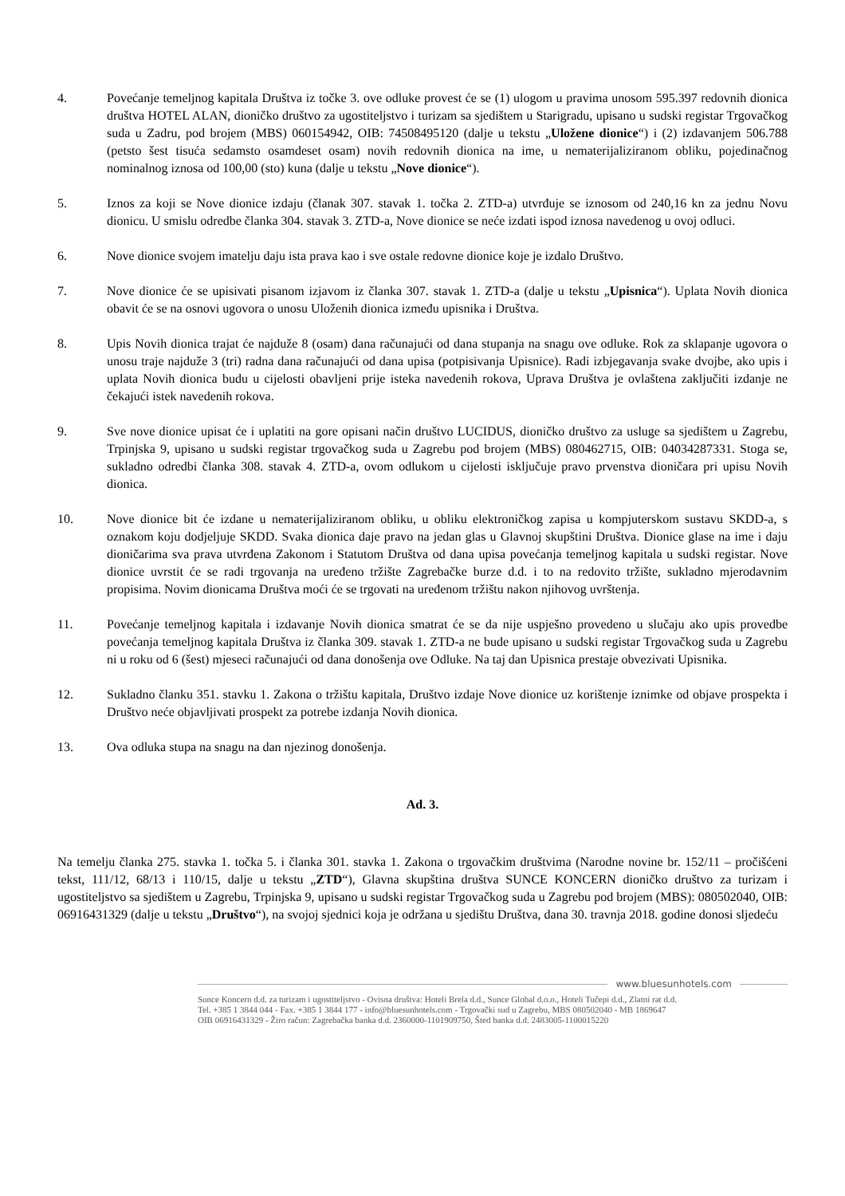4. Povećanje temeljnog kapitala Društva iz točke 3. ove odluke provest će se (1) ulogom u pravima unosom 595.397 redovnih dionica društva HOTEL ALAN, dioničko društvo za ugostiteljstvo i turizam sa sjedištem u Starigradu, upisano u sudski registar Trgovačkog suda u Zadru, pod brojem (MBS) 060154942, OIB: 74508495120 (dalje u tekstu „Uložene dionice“) i (2) izdavanjem 506.788 (petsto šest tisuća sedamsto osamdeset osam) novih redovnih dionica na ime, u nematerijaliziranom obliku, pojedinačnog nominalnog iznosa od 100,00 (sto) kuna (dalje u tekstu „Nove dionice“).
5. Iznos za koji se Nove dionice izdaju (članak 307. stavak 1. točka 2. ZTD-a) utvrđuje se iznosom od 240,16 kn za jednu Novu dionicu. U smislu odredbe članka 304. stavak 3. ZTD-a, Nove dionice se neće izdati ispod iznosa navedenog u ovoj odluci.
6. Nove dionice svojem imatelju daju ista prava kao i sve ostale redovne dionice koje je izdalo Društvo.
7. Nove dionice će se upisivati pisanom izjavom iz članka 307. stavak 1. ZTD-a (dalje u tekstu „Upisnica“). Uplata Novih dionica obavit će se na osnovi ugovora o unosu Uloženih dionica između upisnika i Društva.
8. Upis Novih dionica trajat će najduže 8 (osam) dana računajući od dana stupanja na snagu ove odluke. Rok za sklapanje ugovora o unosu traje najduže 3 (tri) radna dana računajući od dana upisa (potpisivanja Upisnice). Radi izbjegavanja svake dvojbe, ako upis i uplata Novih dionica budu u cijelosti obavljeni prije isteka navedenih rokova, Uprava Društva je ovlaštena zaključiti izdanje ne čekajući istek navedenih rokova.
9. Sve nove dionice upisat će i uplatiti na gore opisani način društvo LUCIDUS, dioničko društvo za usluge sa sjedištem u Zagrebu, Trpinjska 9, upisano u sudski registar trgovačkog suda u Zagrebu pod brojem (MBS) 080462715, OIB: 04034287331. Stoga se, sukladno odredbi članka 308. stavak 4. ZTD-a, ovom odlukom u cijelosti isključuje pravo prvenstva dioničara pri upisu Novih dionica.
10. Nove dionice bit će izdane u nematerijaliziranom obliku, u obliku elektroničkog zapisa u kompjuterskom sustavu SKDD-a, s oznakom koju dodjeljuje SKDD. Svaka dionica daje pravo na jedan glas u Glavnoj skupštini Društva. Dionice glase na ime i daju dioničarima sva prava utvrđena Zakonom i Statutom Društva od dana upisa povećanja temeljnog kapitala u sudski registar. Nove dionice uvrstit će se radi trgovanja na uređeno tržište Zagrebačke burze d.d. i to na redovito tržište, sukladno mjerodavnim propisima. Novim dionicama Društva moći će se trgovati na uređenom tržištu nakon njihovog uvrštenja.
11. Povećanje temeljnog kapitala i izdavanje Novih dionica smatrat će se da nije uspješno provedeno u slučaju ako upis provedbe povećanja temeljnog kapitala Društva iz članka 309. stavak 1. ZTD-a ne bude upisano u sudski registar Trgovačkog suda u Zagrebu ni u roku od 6 (šest) mjeseci računajući od dana donošenja ove Odluke. Na taj dan Upisnica prestaje obvezivati Upisnika.
12. Sukladno članku 351. stavku 1. Zakona o tržištu kapitala, Društvo izdaje Nove dionice uz korištenje iznimke od objave prospekta i Društvo neće objavljivati prospekt za potrebe izdanja Novih dionica.
13. Ova odluka stupa na snagu na dan njezinog donošenja.
Ad. 3.
Na temelju članka 275. stavka 1. točka 5. i članka 301. stavka 1. Zakona o trgovačkim društvima (Narodne novine br. 152/11 – pročišćeni tekst, 111/12, 68/13 i 110/15, dalje u tekstu „ZTD“), Glavna skupština društva SUNCE KONCERN dioničko društvo za turizam i ugostiteljstvo sa sjedištem u Zagrebu, Trpinjska 9, upisano u sudski registar Trgovačkog suda u Zagrebu pod brojem (MBS): 080502040, OIB: 06916431329 (dalje u tekstu „Društvo“), na svojoj sjednici koja je održana u sjedištu Društva, dana 30. travnja 2018. godine donosi sljedeću
www.bluesunhotels.com
Sunce Koncern d.d. za turizam i ugostiteljstvo - Ovisna društva: Hoteli Brela d.d., Sunce Global d.o.o., Hoteli Tučepi d.d., Zlatni rat d.d.
Tel. +385 1 3844 044 - Fax. +385 1 3844 177 - info@bluesunhotels.com - Trgovački sud u Zagrebu, MBS 080502040 - MB 1869647
OIB 06916431329 - Žiro račun: Zagrebačka banka d.d. 2360000-1101909750, Šted banka d.d. 2483005-1100015220